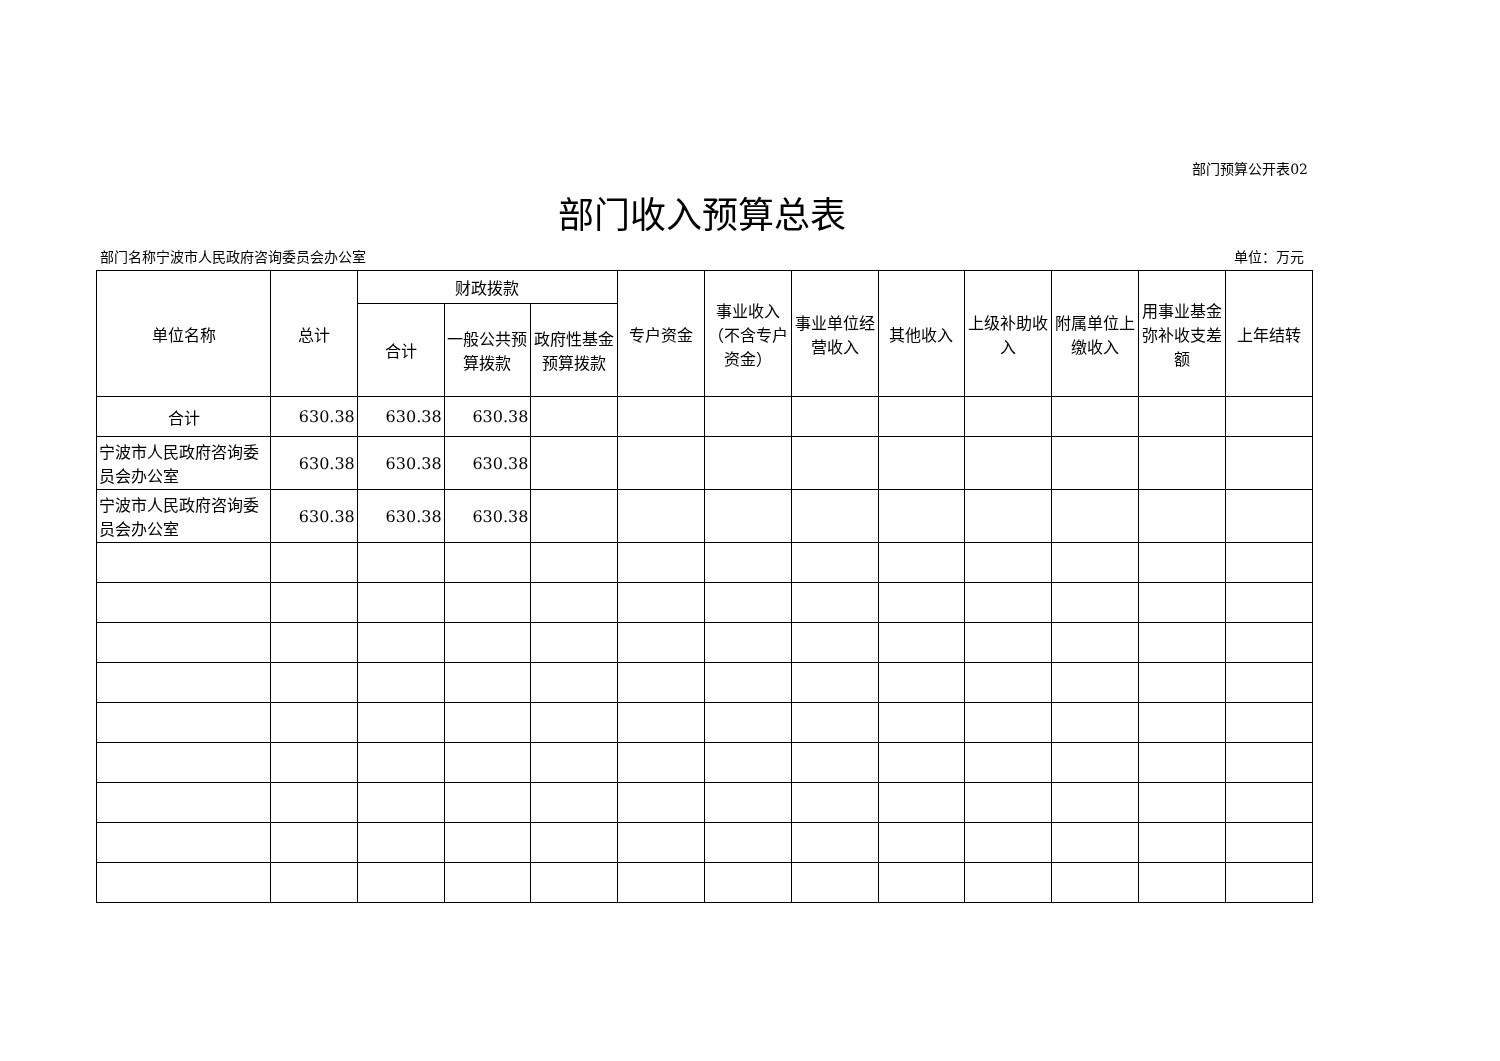部门预算公开表02
部门收入预算总表
部门名称宁波市人民政府咨询委员会办公室 单位：万元
| 单位名称 | 总计 | 财政拨款 | | | 专户资金 | 事业收入（不含专户资金） | 事业单位经营收入 | 其他收入 | 上级补助收入 | 附属单位上缴收入 | 用事业基金弥补收支差额 | 上年结转 |
| --- | --- | --- | --- | --- | --- | --- | --- | --- | --- | --- | --- | --- |
| | | 合计 | 一般公共预算拨款 | 政府性基金预算拨款 | | | | | | | | |
| 合计 | 630.38 | 630.38 | 630.38 | | | | | | | | | |
| 宁波市人民政府咨询委员会办公室 | 630.38 | 630.38 | 630.38 | | | | | | | | | |
| 宁波市人民政府咨询委员会办公室 | 630.38 | 630.38 | 630.38 | | | | | | | | | |